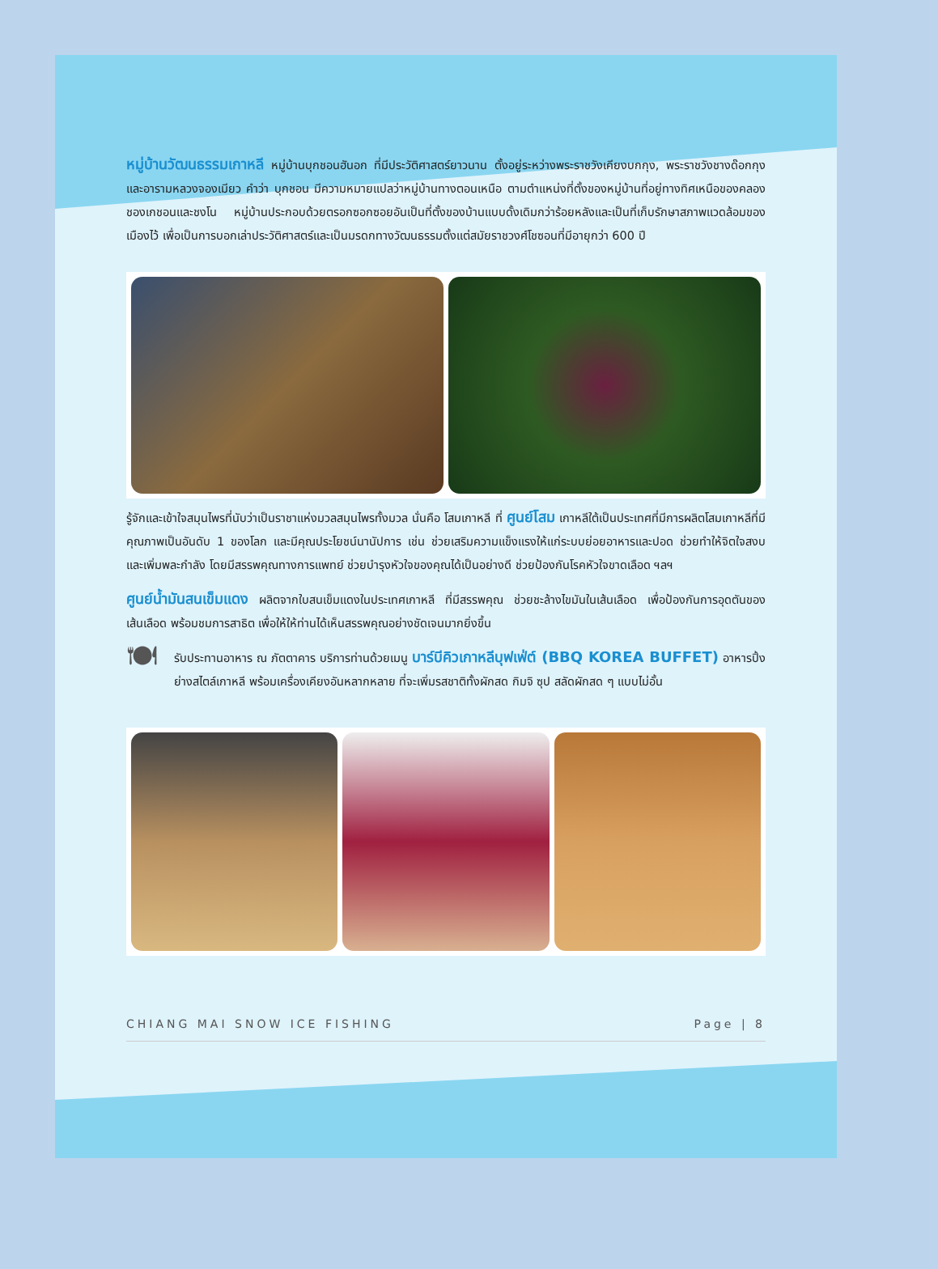หมู่บ้านวัฒนธรรมเกาหลี หมู่บ้านบุกชอนฮันอก ที่มีประวัติศาสตร์ยาวนาน ตั้งอยู่ระหว่างพระราชวังเคียงบกกุง, พระราชวังชางด๊อกกุง และอารามหลวงจองเมียว คำว่า บุกชอน มีความหมายแปลว่าหมู่บ้านทางตอนเหนือ ตามตำแหน่งที่ตั้งของหมู่บ้านที่อยู่ทางทิศเหนือของคลองชองเกชอนและชงโน หมู่บ้านประกอบด้วยตรอกซอกซอยอันเป็นที่ตั้งของบ้านแบบดั้งเดิมกว่าร้อยหลังและเป็นที่เก็บรักษาสภาพแวดล้อมของเมืองไว้ เพื่อเป็นการบอกเล่าประวัติศาสตร์และเป็นมรดกทางวัฒนธรรมตั้งแต่สมัยราชวงศ์โชซอนที่มีอายุกว่า 600 ปี
รู้จักและเข้าใจสมุนไพรที่นับว่าเป็นราชาแห่งมวลสมุนไพรทั้งมวล นั่นคือ โสมเกาหลี ที่ ศูนย์โสม เกาหลีใต้เป็นประเทศที่มีการผลิตโสมเกาหลีที่มีคุณภาพเป็นอันดับ 1 ของโลก และมีคุณประโยชน์นานัปการ เช่น ช่วยเสริมความแข็งแรงให้แก่ระบบย่อยอาหารและปอด ช่วยทำให้จิตใจสงบและเพิ่มพละกำลัง โดยมีสรรพคุณทางการแพทย์ ช่วยบำรุงหัวใจของคุณได้เป็นอย่างดี ช่วยป้องกันโรคหัวใจขาดเลือด ฯลฯ
ศูนย์น้ำมันสนเข็มแดง ผลิตจากใบสนเข็มแดงในประเทศเกาหลี ที่มีสรรพคุณ ช่วยชะล้างไขมันในเส้นเลือด เพื่อป้องกันการอุดตันของเส้นเลือด พร้อมชมการสาธิต เพื่อให้ให้ท่านได้เห็นสรรพคุณอย่างชัดเจนมากยิ่งขึ้น
🍽
รับประทานอาหาร ณ ภัตตาคาร บริการท่านด้วยเมนู บาร์บีคิวเกาหลีบุฟเฟ่ต์ (BBQ KOREA BUFFET) อาหารปิ้งย่างสไตล์เกาหลี พร้อมเครื่องเคียงอันหลากหลาย ที่จะเพิ่มรสชาติทั้งผักสด กิมจิ ซุป สลัดผักสด ๆ แบบไม่อั้น
CHIANG MAI SNOW ICE FISHING Page | 8